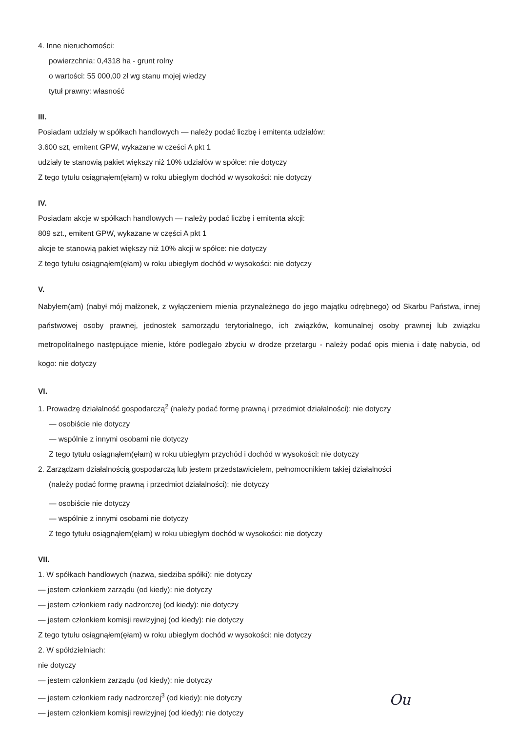4. Inne nieruchomości:
powierzchnia: 0,4318 ha - grunt rolny
o wartości: 55 000,00 zł wg stanu mojej wiedzy
tytuł prawny: własność
III.
Posiadam udziały w spółkach handlowych — należy podać liczbę i emitenta udziałów:
3.600 szt, emitent GPW, wykazane w cześci A pkt 1
udziały te stanowią pakiet większy niż 10% udziałów w spółce: nie dotyczy
Z tego tytułu osiągnąłem(ęłam) w roku ubiegłym dochód w wysokości: nie dotyczy
IV.
Posiadam akcje w spółkach handlowych — należy podać liczbę i emitenta akcji:
809 szt., emitent GPW, wykazane w części A pkt 1
akcje te stanowią pakiet większy niż 10% akcji w spółce: nie dotyczy
Z tego tytułu osiągnąłem(ęłam) w roku ubiegłym dochód w wysokości: nie dotyczy
V.
Nabyłem(am) (nabył mój małżonek, z wyłączeniem mienia przynależnego do jego majątku odrębnego) od Skarbu Państwa, innej państwowej osoby prawnej, jednostek samorządu terytorialnego, ich związków, komunalnej osoby prawnej lub związku metropolitalnego następujące mienie, które podlegało zbyciu w drodze przetargu - należy podać opis mienia i datę nabycia, od kogo: nie dotyczy
VI.
1. Prowadzę działalność gospodarczą<sup>2</sup> (należy podać formę prawną i przedmiot działalności): nie dotyczy
— osobiście nie dotyczy
— wspólnie z innymi osobami nie dotyczy
Z tego tytułu osiągnąłem(ęłam) w roku ubiegłym przychód i dochód w wysokości: nie dotyczy
2. Zarządzam działalnością gospodarczą lub jestem przedstawicielem, pełnomocnikiem takiej działalności
(należy podać formę prawną i przedmiot działalności): nie dotyczy
— osobiście nie dotyczy
— wspólnie z innymi osobami nie dotyczy
Z tego tytułu osiągnąłem(ęłam) w roku ubiegłym dochód w wysokości: nie dotyczy
VII.
1. W spółkach handlowych (nazwa, siedziba spółki): nie dotyczy
— jestem członkiem zarządu (od kiedy): nie dotyczy
— jestem członkiem rady nadzorczej (od kiedy): nie dotyczy
— jestem członkiem komisji rewizyjnej (od kiedy): nie dotyczy
Z tego tytułu osiągnąłem(ęłam) w roku ubiegłym dochód w wysokości: nie dotyczy
2. W spółdzielniach:
nie dotyczy
— jestem członkiem zarządu (od kiedy): nie dotyczy
— jestem członkiem rady nadzorczej<sup>3</sup> (od kiedy): nie dotyczy
— jestem członkiem komisji rewizyjnej (od kiedy): nie dotyczy
Ou